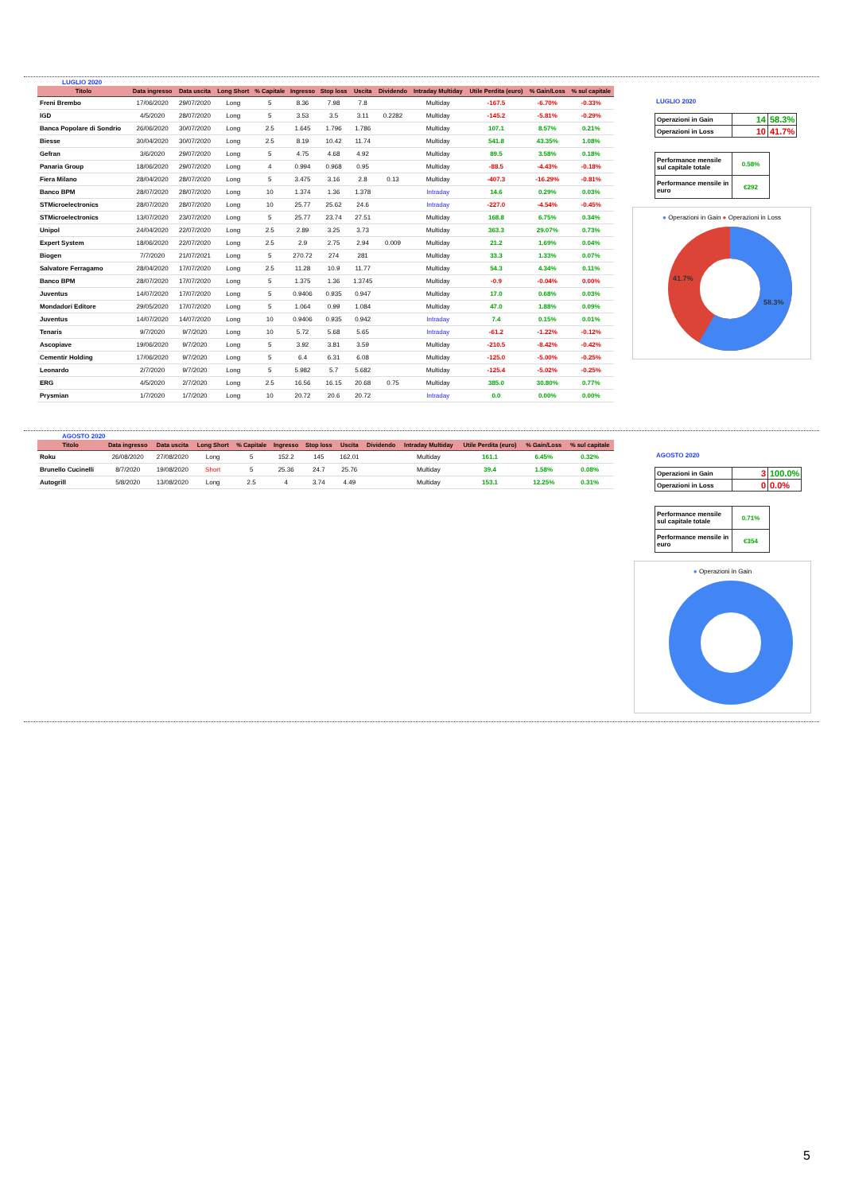LUGLIO 2020
| Titolo | Data ingresso | Data uscita | Long Short | % Capitale | Ingresso | Stop loss | Uscita | Dividendo | Intraday Multiday | Utile Perdita (euro) | % Gain/Loss | % sul capitale |
| --- | --- | --- | --- | --- | --- | --- | --- | --- | --- | --- | --- | --- |
| Freni Brembo | 17/06/2020 | 29/07/2020 | Long | 5 | 8.36 | 7.98 | 7.8 | | Multiday | -167.5 | -6.70% | -0.33% |
| IGD | 4/5/2020 | 28/07/2020 | Long | 5 | 3.53 | 3.5 | 3.11 | 0.2282 | Multiday | -145.2 | -5.81% | -0.29% |
| Banca Popolare di Sondrio | 26/06/2020 | 30/07/2020 | Long | 2.5 | 1.645 | 1.796 | 1.786 | | Multiday | 107.1 | 8.57% | 0.21% |
| Biesse | 30/04/2020 | 30/07/2020 | Long | 2.5 | 8.19 | 10.42 | 11.74 | | Multiday | 541.8 | 43.35% | 1.08% |
| Gefran | 3/6/2020 | 29/07/2020 | Long | 5 | 4.75 | 4.68 | 4.92 | | Multiday | 89.5 | 3.58% | 0.18% |
| Panaria Group | 18/06/2020 | 29/07/2020 | Long | 4 | 0.994 | 0.968 | 0.95 | | Multiday | -88.5 | -4.43% | -0.18% |
| Fiera Milano | 28/04/2020 | 28/07/2020 | Long | 5 | 3.475 | 3.16 | 2.8 | 0.13 | Multiday | -407.3 | -16.29% | -0.81% |
| Banco BPM | 28/07/2020 | 28/07/2020 | Long | 10 | 1.374 | 1.36 | 1.378 | | Intraday | 14.6 | 0.29% | 0.03% |
| STMicroelectronics | 28/07/2020 | 28/07/2020 | Long | 10 | 25.77 | 25.62 | 24.6 | | Intraday | -227.0 | -4.54% | -0.45% |
| STMicroelectronics | 13/07/2020 | 23/07/2020 | Long | 5 | 25.77 | 23.74 | 27.51 | | Multiday | 168.8 | 6.75% | 0.34% |
| Unipol | 24/04/2020 | 22/07/2020 | Long | 2.5 | 2.89 | 3.25 | 3.73 | | Multiday | 363.3 | 29.07% | 0.73% |
| Expert System | 18/06/2020 | 22/07/2020 | Long | 2.5 | 2.9 | 2.75 | 2.94 | 0.009 | Multiday | 21.2 | 1.69% | 0.04% |
| Biogen | 7/7/2020 | 21/07/2021 | Long | 5 | 270.72 | 274 | 281 | | Multiday | 33.3 | 1.33% | 0.07% |
| Salvatore Ferragamo | 28/04/2020 | 17/07/2020 | Long | 2.5 | 11.28 | 10.9 | 11.77 | | Multiday | 54.3 | 4.34% | 0.11% |
| Banco BPM | 28/07/2020 | 17/07/2020 | Long | 5 | 1.375 | 1.36 | 1.3745 | | Multiday | -0.9 | -0.04% | 0.00% |
| Juventus | 14/07/2020 | 17/07/2020 | Long | 5 | 0.9406 | 0.935 | 0.947 | | Multiday | 17.0 | 0.68% | 0.03% |
| Mondadori Editore | 29/05/2020 | 17/07/2020 | Long | 5 | 1.064 | 0.99 | 1.084 | | Multiday | 47.0 | 1.88% | 0.09% |
| Juventus | 14/07/2020 | 14/07/2020 | Long | 10 | 0.9406 | 0.935 | 0.942 | | Intraday | 7.4 | 0.15% | 0.01% |
| Tenaris | 9/7/2020 | 9/7/2020 | Long | 10 | 5.72 | 5.68 | 5.65 | | Intraday | -61.2 | -1.22% | -0.12% |
| Ascopiave | 19/06/2020 | 9/7/2020 | Long | 5 | 3.92 | 3.81 | 3.59 | | Multiday | -210.5 | -8.42% | -0.42% |
| Cementir Holding | 17/06/2020 | 9/7/2020 | Long | 5 | 6.4 | 6.31 | 6.08 | | Multiday | -125.0 | -5.00% | -0.25% |
| Leonardo | 2/7/2020 | 9/7/2020 | Long | 5 | 5.982 | 5.7 | 5.682 | | Multiday | -125.4 | -5.02% | -0.25% |
| ERG | 4/5/2020 | 2/7/2020 | Long | 2.5 | 16.56 | 16.15 | 20.68 | 0.75 | Multiday | 385.0 | 30.80% | 0.77% |
| Prysmian | 1/7/2020 | 1/7/2020 | Long | 10 | 20.72 | 20.6 | 20.72 | | Intraday | 0.0 | 0.00% | 0.00% |
LUGLIO 2020
| Operazioni in Gain | 14 | 58.3% |
| Operazioni in Loss | 10 | 41.7% |
| Performance mensile sul capitale totale | 0.58% |
| Performance mensile in euro | €292 |
● Operazioni in Gain ● Operazioni in Loss
41.7%
58.3%
AGOSTO 2020
| Titolo | Data ingresso | Data uscita | Long Short | % Capitale | Ingresso | Stop loss | Uscita | Dividendo | Intraday Multiday | Utile Perdita (euro) | % Gain/Loss | % sul capitale |
| --- | --- | --- | --- | --- | --- | --- | --- | --- | --- | --- | --- | --- |
| Roku | 26/08/2020 | 27/08/2020 | Long | 5 | 152.2 | 145 | 162.01 | | Multiday | 161.1 | 6.45% | 0.32% |
| Brunello Cucinelli | 8/7/2020 | 19/08/2020 | Short | 5 | 25.36 | 24.7 | 25.76 | | Multiday | 39.4 | 1.58% | 0.08% |
| Autogrill | 5/8/2020 | 13/08/2020 | Long | 2.5 | 4 | 3.74 | 4.49 | | Multiday | 153.1 | 12.25% | 0.31% |
AGOSTO 2020
| Operazioni in Gain | 3 | 100.0% |
| Operazioni in Loss | 0 | 0.0% |
| Performance mensile sul capitale totale | 0.71% |
| Performance mensile in euro | €354 |
● Operazioni in Gain
5